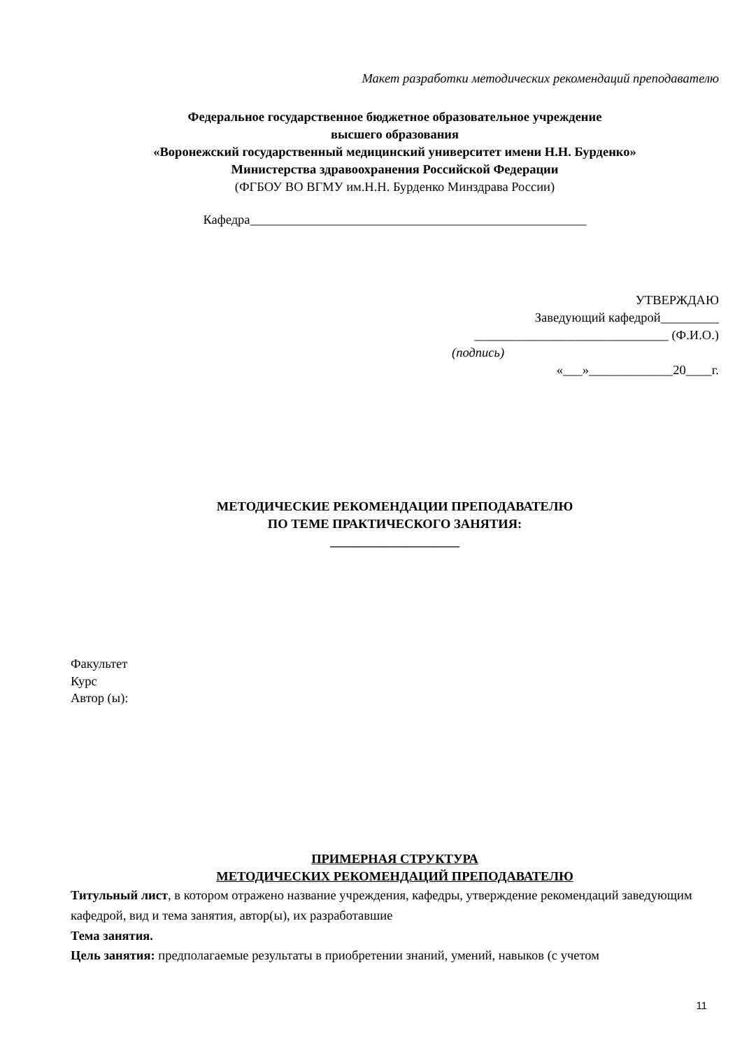Макет разработки методических рекомендаций преподавателю
Федеральное государственное бюджетное образовательное учреждение
высшего образования
«Воронежский государственный медицинский университет имени Н.Н. Бурденко»
Министерства здравоохранения Российской Федерации
(ФГБОУ ВО ВГМУ им.Н.Н. Бурденко Минздрава России)
Кафедра____________________________________________________
УТВЕРЖДАЮ
Заведующий кафедрой_________
______________________________ (Ф.И.О.)
(подпись)
«___»_____________20____г.
МЕТОДИЧЕСКИЕ РЕКОМЕНДАЦИИ ПРЕПОДАВАТЕЛЮ
ПО ТЕМЕ ПРАКТИЧЕСКОГО ЗАНЯТИЯ:
____________________
Факультет
Курс
Автор (ы):
ПРИМЕРНАЯ СТРУКТУРА
МЕТОДИЧЕСКИХ РЕКОМЕНДАЦИЙ ПРЕПОДАВАТЕЛЮ
Титульный лист, в котором отражено название учреждения, кафедры, утверждение рекомендаций заведующим кафедрой, вид и тема занятия, автор(ы), их разработавшие
Тема занятия.
Цель занятия: предполагаемые результаты в приобретении знаний, умений, навыков (с учетом
11